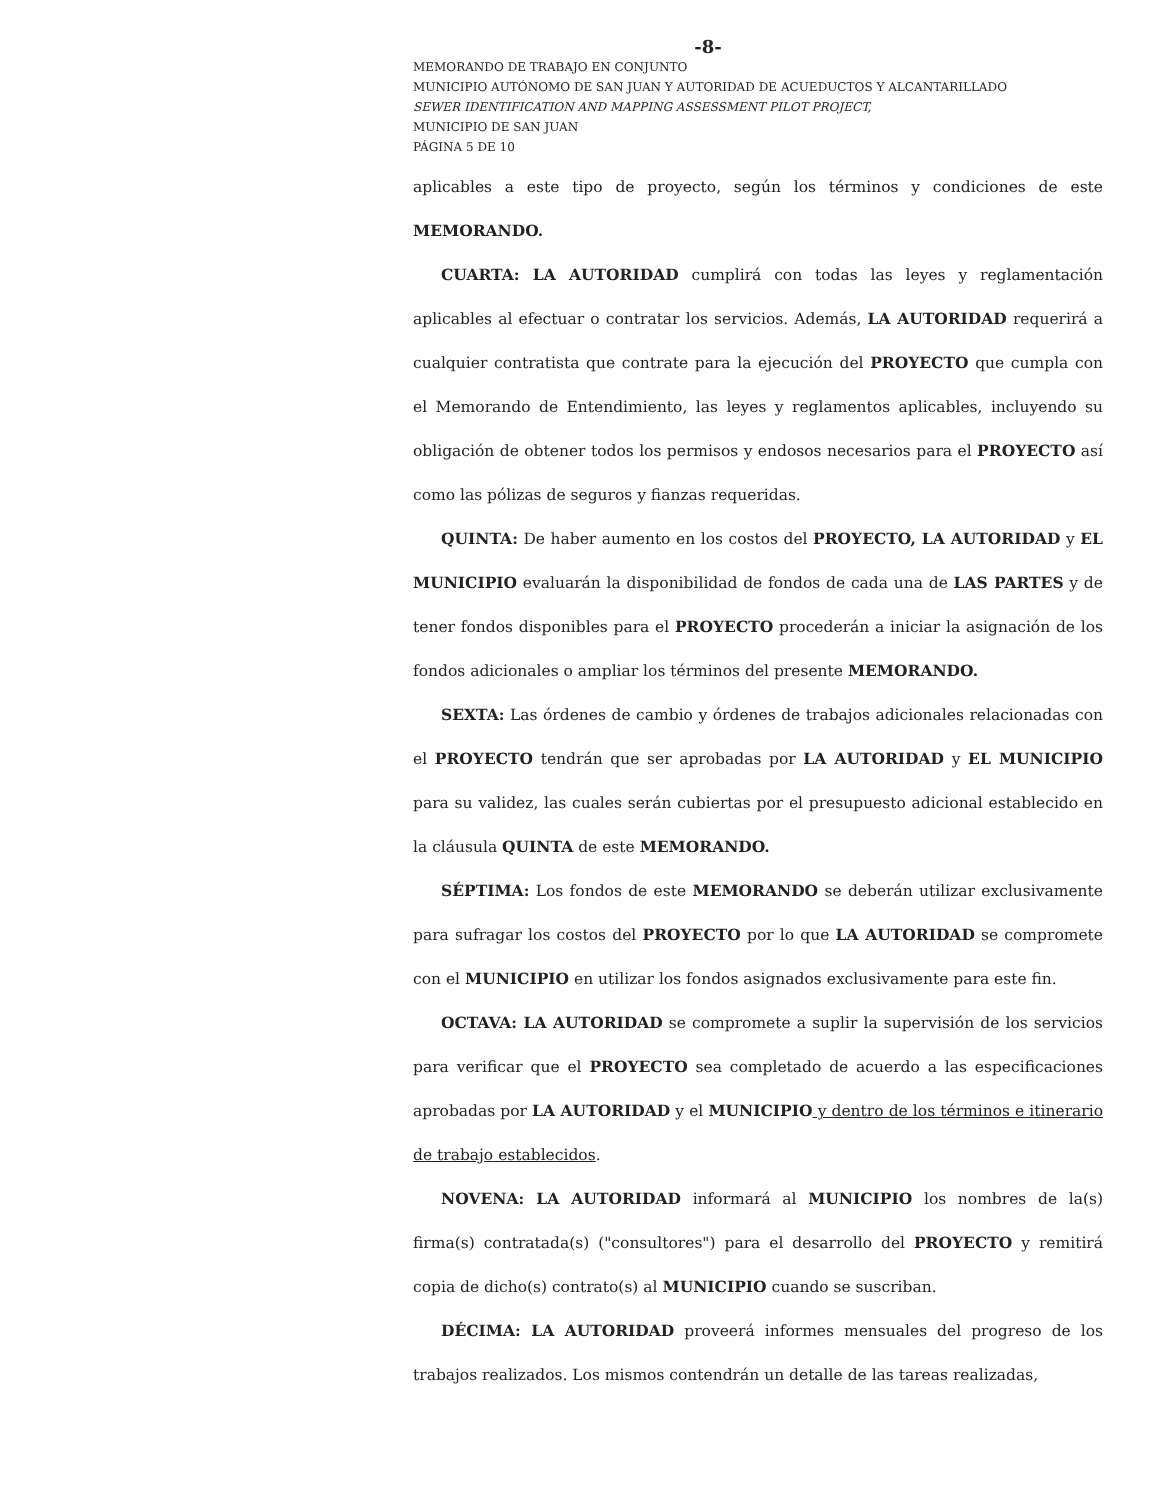-8-
MEMORANDO DE TRABAJO EN CONJUNTO
MUNICIPIO AUTÓNOMO DE SAN JUAN Y AUTORIDAD DE ACUEDUCTOS Y ALCANTARILLADO
SEWER IDENTIFICATION AND MAPPING ASSESSMENT PILOT PROJECT,
MUNICIPIO DE SAN JUAN
PÁGINA 5 DE 10
aplicables a este tipo de proyecto, según los términos y condiciones de este MEMORANDO.
CUARTA: LA AUTORIDAD cumplirá con todas las leyes y reglamentación aplicables al efectuar o contratar los servicios. Además, LA AUTORIDAD requerirá a cualquier contratista que contrate para la ejecución del PROYECTO que cumpla con el Memorando de Entendimiento, las leyes y reglamentos aplicables, incluyendo su obligación de obtener todos los permisos y endosos necesarios para el PROYECTO así como las pólizas de seguros y fianzas requeridas.
QUINTA: De haber aumento en los costos del PROYECTO, LA AUTORIDAD y EL MUNICIPIO evaluarán la disponibilidad de fondos de cada una de LAS PARTES y de tener fondos disponibles para el PROYECTO procederán a iniciar la asignación de los fondos adicionales o ampliar los términos del presente MEMORANDO.
SEXTA: Las órdenes de cambio y órdenes de trabajos adicionales relacionadas con el PROYECTO tendrán que ser aprobadas por LA AUTORIDAD y EL MUNICIPIO para su validez, las cuales serán cubiertas por el presupuesto adicional establecido en la cláusula QUINTA de este MEMORANDO.
SÉPTIMA: Los fondos de este MEMORANDO se deberán utilizar exclusivamente para sufragar los costos del PROYECTO por lo que LA AUTORIDAD se compromete con el MUNICIPIO en utilizar los fondos asignados exclusivamente para este fin.
OCTAVA: LA AUTORIDAD se compromete a suplir la supervisión de los servicios para verificar que el PROYECTO sea completado de acuerdo a las especificaciones aprobadas por LA AUTORIDAD y el MUNICIPIO y dentro de los términos e itinerario de trabajo establecidos.
NOVENA: LA AUTORIDAD informará al MUNICIPIO los nombres de la(s) firma(s) contratada(s) ("consultores") para el desarrollo del PROYECTO y remitirá copia de dicho(s) contrato(s) al MUNICIPIO cuando se suscriban.
DÉCIMA: LA AUTORIDAD proveerá informes mensuales del progreso de los trabajos realizados. Los mismos contendrán un detalle de las tareas realizadas,